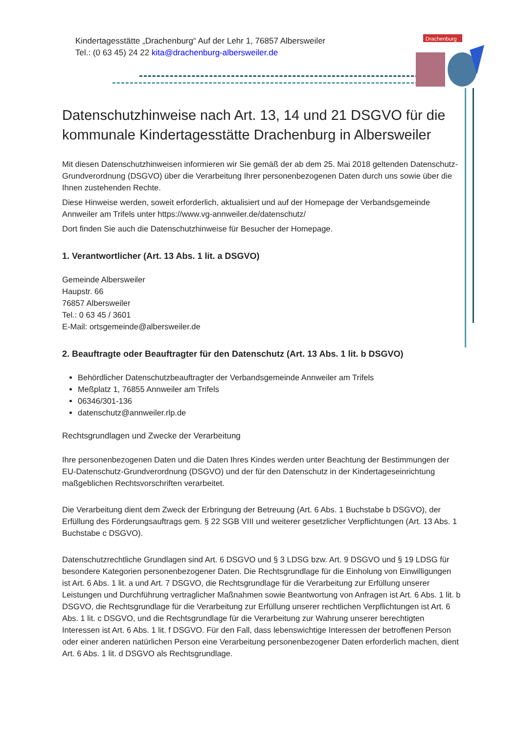Kindertagesstätte „Drachenburg“ Auf der Lehr 1, 76857 Albersweiler
Tel.: (0 63 45) 24 22 kita@drachenburg-albersweiler.de
Drachenburg
Datenschutzhinweise nach Art. 13, 14 und 21 DSGVO für die kommunale Kindertagesstätte Drachenburg in Albersweiler
Mit diesen Datenschutzhinweisen informieren wir Sie gemäß der ab dem 25. Mai 2018 geltenden Datenschutz-Grundverordnung (DSGVO) über die Verarbeitung Ihrer personenbezogenen Daten durch uns sowie über die Ihnen zustehenden Rechte.
Diese Hinweise werden, soweit erforderlich, aktualisiert und auf der Homepage der Verbandsgemeinde Annweiler am Trifels unter https://www.vg-annweiler.de/datenschutz/
Dort finden Sie auch die Datenschutzhinweise für Besucher der Homepage.
1. Verantwortlicher (Art. 13 Abs. 1 lit. a DSGVO)
Gemeinde Albersweiler
Haupstr. 66
76857 Albersweiler
Tel.: 0 63 45 / 3601
E-Mail: ortsgemeinde@albersweiler.de
2. Beauftragte oder Beauftragter für den Datenschutz (Art. 13 Abs. 1 lit. b DSGVO)
Behördlicher Datenschutzbeauftragter der Verbandsgemeinde Annweiler am Trifels
Meßplatz 1, 76855 Annweiler am Trifels
06346/301-136
datenschutz@annweiler.rlp.de
Rechtsgrundlagen und Zwecke der Verarbeitung
Ihre personenbezogenen Daten und die Daten Ihres Kindes werden unter Beachtung der Bestimmungen der EU-Datenschutz-Grundverordnung (DSGVO) und der für den Datenschutz in der Kindertageseinrichtung maßgeblichen Rechtsvorschriften verarbeitet.
Die Verarbeitung dient dem Zweck der Erbringung der Betreuung (Art. 6 Abs. 1 Buchstabe b DSGVO), der Erfüllung des Förderungsauftrags gem. § 22 SGB VIII und weiterer gesetzlicher Verpflichtungen (Art. 13 Abs. 1 Buchstabe c DSGVO).
Datenschutzrechtliche Grundlagen sind Art. 6 DSGVO und § 3 LDSG bzw. Art. 9 DSGVO und § 19 LDSG für besondere Kategorien personenbezogener Daten. Die Rechtsgrundlage für die Einholung von Einwilligungen ist Art. 6 Abs. 1 lit. a und Art. 7 DSGVO, die Rechtsgrundlage für die Verarbeitung zur Erfüllung unserer Leistungen und Durchführung vertraglicher Maßnahmen sowie Beantwortung von Anfragen ist Art. 6 Abs. 1 lit. b DSGVO, die Rechtsgrundlage für die Verarbeitung zur Erfüllung unserer rechtlichen Verpflichtungen ist Art. 6 Abs. 1 lit. c DSGVO, und die Rechtsgrundlage für die Verarbeitung zur Wahrung unserer berechtigten Interessen ist Art. 6 Abs. 1 lit. f DSGVO. Für den Fall, dass lebenswichtige Interessen der betroffenen Person oder einer anderen natürlichen Person eine Verarbeitung personenbezogener Daten erforderlich machen, dient Art. 6 Abs. 1 lit. d DSGVO als Rechtsgrundlage.